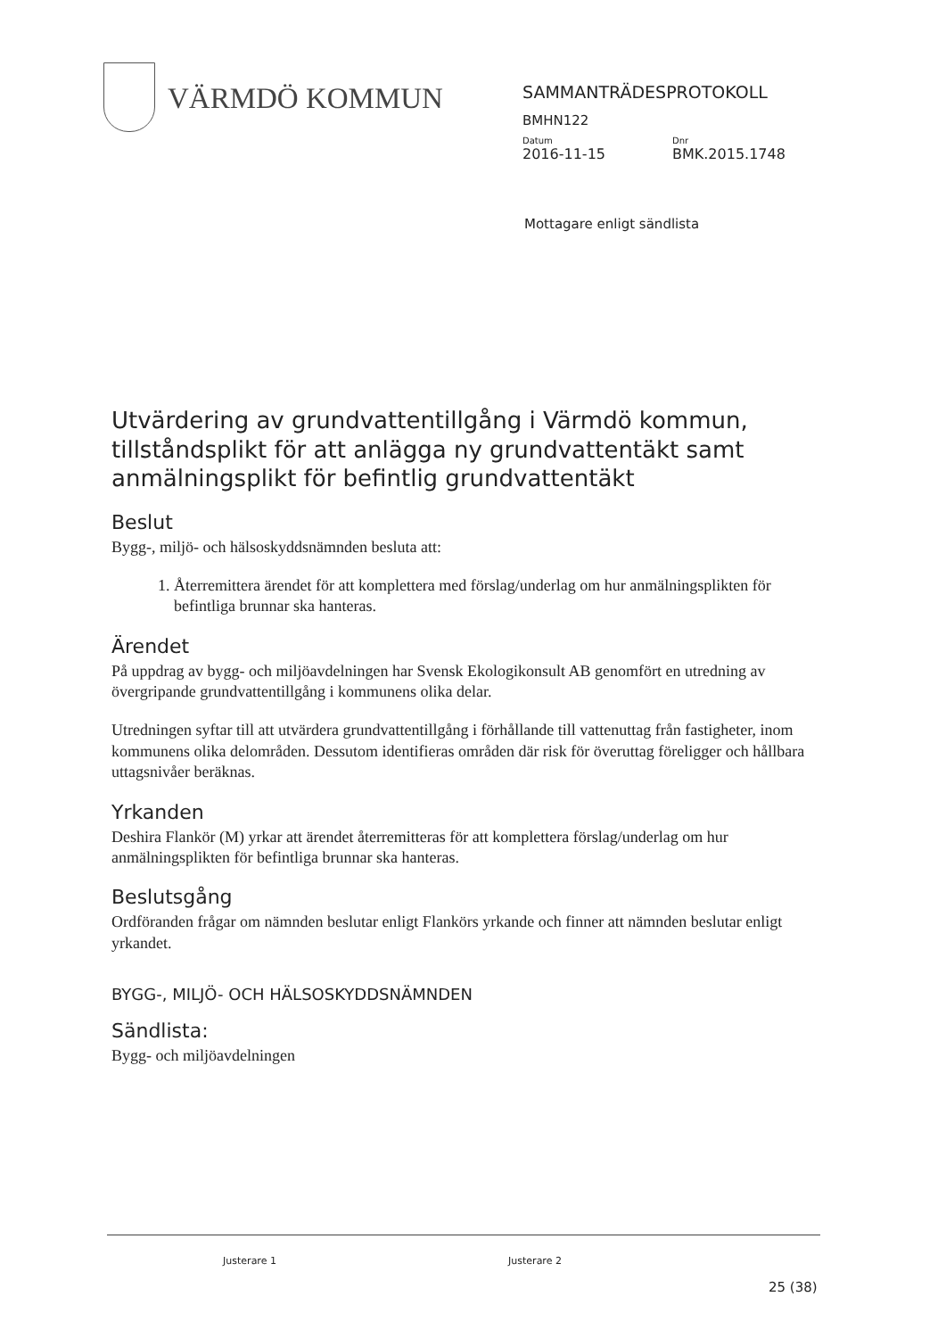VÄRMDÖ KOMMUN
SAMMANTRÄDESPROTOKOLL
BMHN122
Datum Dnr
2016-11-15 BMK.2015.1748
Mottagare enligt sändlista
Utvärdering av grundvattentillgång i Värmdö kommun, tillståndsplikt för att anlägga ny grundvattentäkt samt anmälningsplikt för befintlig grundvattentäkt
Beslut
Bygg-, miljö- och hälsoskyddsnämnden besluta att:
1. Återremittera ärendet för att komplettera med förslag/underlag om hur anmälningsplikten för befintliga brunnar ska hanteras.
Ärendet
På uppdrag av bygg- och miljöavdelningen har Svensk Ekologikonsult AB genomfört en utredning av övergripande grundvattentillgång i kommunens olika delar.
Utredningen syftar till att utvärdera grundvattentillgång i förhållande till vattenuttag från fastigheter, inom kommunens olika delområden. Dessutom identifieras områden där risk för överuttag föreligger och hållbara uttagsnivåer beräknas.
Yrkanden
Deshira Flankör (M) yrkar att ärendet återremitteras för att komplettera förslag/underlag om hur anmälningsplikten för befintliga brunnar ska hanteras.
Beslutsgång
Ordföranden frågar om nämnden beslutar enligt Flankörs yrkande och finner att nämnden beslutar enligt yrkandet.
BYGG-, MILJÖ- OCH HÄLSOSKYDDSNÄMNDEN
Sändlista:
Bygg- och miljöavdelningen
Justerare 1 Justerare 2
25 (38)